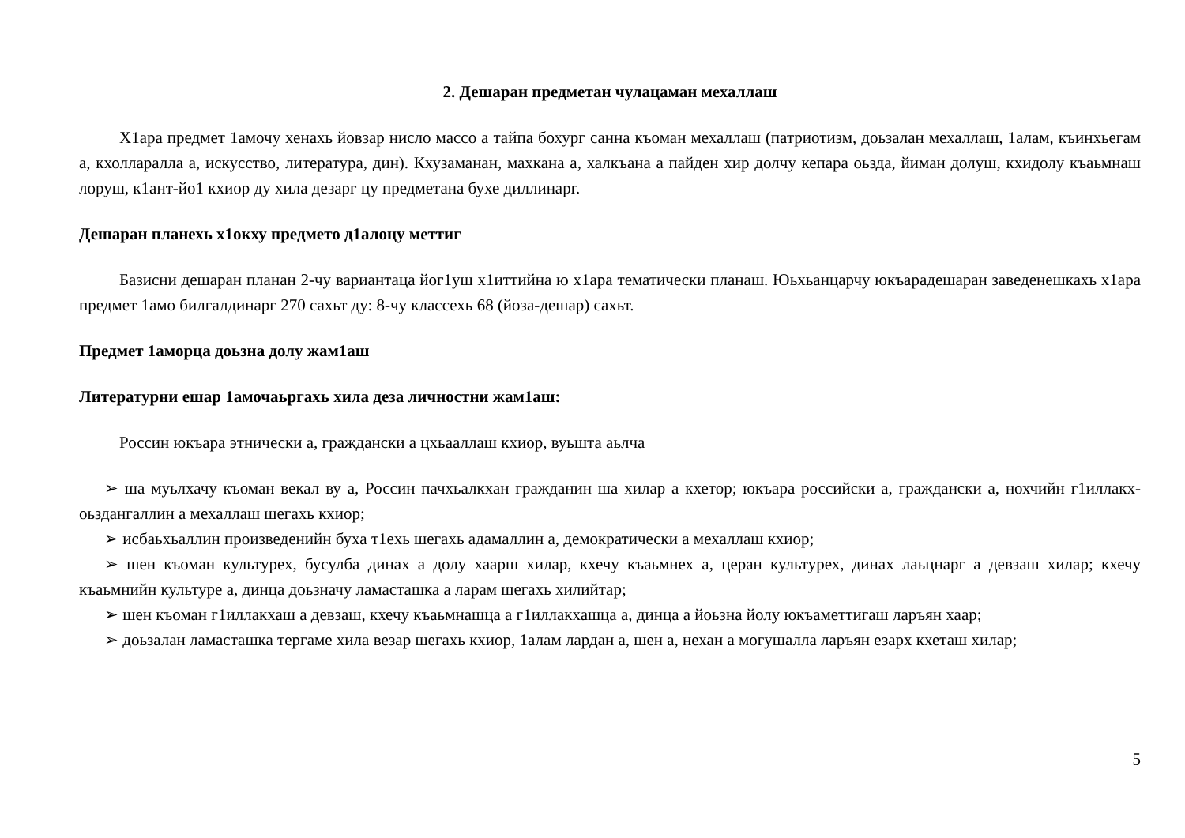2. Дешаран предметан чулацаман мехаллаш
Х1ара предмет 1амочу хенахь йовзар нисло массо а тайпа бохург санна къоман мехаллаш (патриотизм, доьзалан мехаллаш, 1алам, къинхьегам а, кхолларалла а, искусство, литература, дин). Кхузаманан, махкана а, халкъана а пайден хир долчу кепара оьзда, йиман долуш, кхидолу къаьмнаш лоруш, к1ант-йо1 кхиор ду хила дезарг цу предметана бухе диллинарг.
Дешаран планехь х1окху предмето д1алоцу меттиг
Базисни дешаран планан 2-чу вариантаца йог1уш х1иттийна ю х1ара тематически планаш. Юьхьанцарчу юкъарадешаран заведенешкахь х1ара предмет 1амо билгалдинарг 270 сахьт ду: 8-чу классехь 68 (йоза-дешар) сахьт.
Предмет 1аморца доьзна долу жам1аш
Литературни ешар 1амочаьргахь хила деза личностни жам1аш:
Россин юкъара этнически а, граждански а цхьааллаш кхиор, вуьшта аьлча
➢ ша муьлхачу къоман векал ву а, Россин пачхьалкхан гражданин ша хилар а кхетор; юкъара российски а, граждански а, нохчийн г1иллакх-оьздангаллин а мехаллаш шегахь кхиор;
➢ исбаьхьаллин произведенийн буха т1ехь шегахь адамаллин а, демократически а мехаллаш кхиор;
➢ шен къоман культурех, бусулба динах а долу хаарш хилар, кхечу къаьмнех а, церан культурех, динах лаьцнарг а девзаш хилар; кхечу къаьмнийн культуре а, динца доьзначу ламасташка а ларам шегахь хилийтар;
➢ шен къоман г1иллакхаш а девзаш, кхечу къаьмнашца а г1иллакхашца а, динца а йоьзна йолу юкъаметтигаш ларъян хаар;
➢ доьзалан ламасташка тергаме хила везар шегахь кхиор, 1алам лардан а, шен а, нехан а могушалла ларъян езарх кхеташ хилар;
5